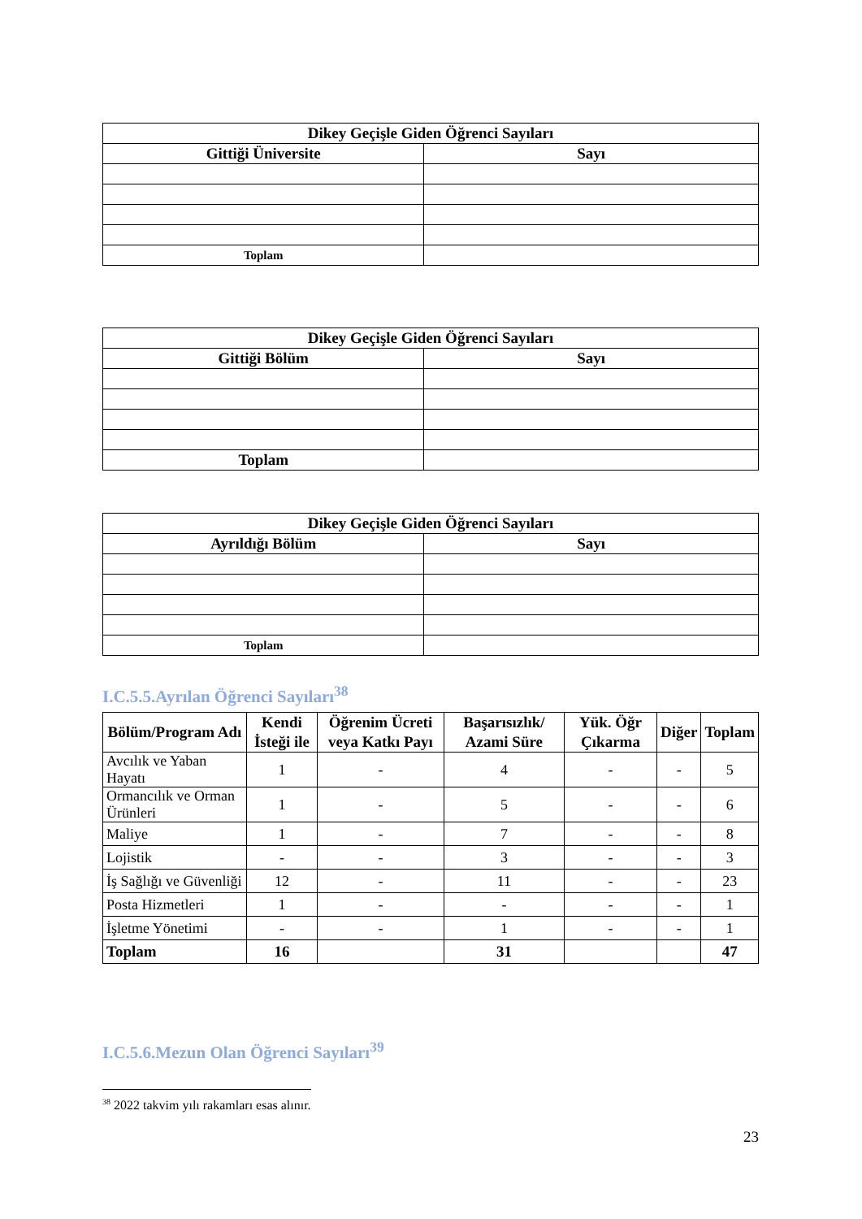| Dikey Geçişle Giden Öğrenci Sayıları | |
| --- | --- |
| Gittiği Üniversite | Sayı |
| Toplam | |
| Dikey Geçişle Giden Öğrenci Sayıları | |
| --- | --- |
| Gittiği Bölüm | Sayı |
| Toplam | |
| Dikey Geçişle Giden Öğrenci Sayıları | |
| --- | --- |
| Ayrıldığı Bölüm | Sayı |
| Toplam | |
I.C.5.5.Ayrılan Öğrenci Sayıları<sup>38</sup>
| Bölüm/Program Adı | Kendi İsteği ile | Öğrenim Ücreti veya Katkı Payı | Başarısızlık/ Azami Süre | Yük. Öğr Çıkarma | Diğer | Toplam |
| --- | --- | --- | --- | --- | --- | --- |
| Avcılık ve Yaban Hayatı | 1 | - | 4 | - | - | 5 |
| Ormancılık ve Orman Ürünleri | 1 | - | 5 | - | - | 6 |
| Maliye | 1 | - | 7 | - | - | 8 |
| Lojistik | - | - | 3 | - | - | 3 |
| İş Sağlığı ve Güvenliği | 12 | - | 11 | - | - | 23 |
| Posta Hizmetleri | 1 | - | - | - | - | 1 |
| İşletme Yönetimi | - | - | 1 | - | - | 1 |
| Toplam | 16 | | 31 | | | 47 |
I.C.5.6.Mezun Olan Öğrenci Sayıları<sup>39</sup>
<sup>38</sup> 2022 takvim yılı rakamları esas alınır.
23